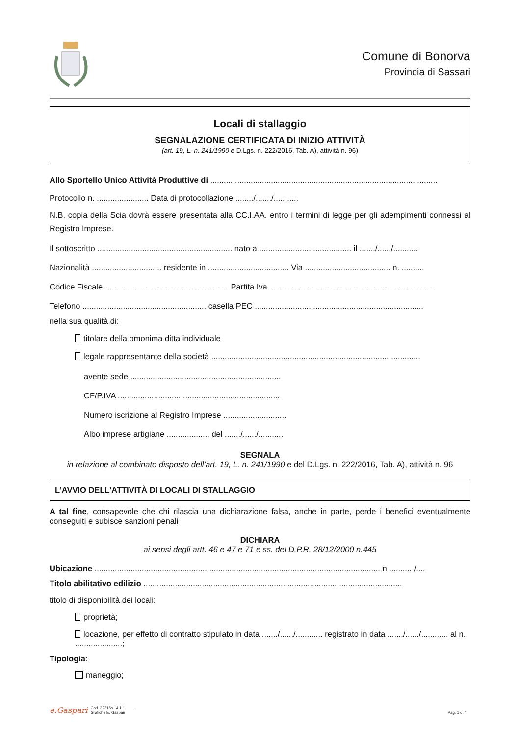Comune di Bonorva
Provincia di Sassari
Locali di stallaggio
SEGNALAZIONE CERTIFICATA DI INIZIO ATTIVITÀ
(art. 19, L. n. 241/1990 e D.Lgs. n. 222/2016, Tab. A), attività n. 96)
Allo Sportello Unico Attività Produttive di .....................................................................................................
Protocollo n. ....................... Data di protocollazione ......../......./...........
N.B. copia della Scia dovrà essere presentata alla CC.I.AA. entro i termini di legge per gli adempimenti connessi al Registro Imprese.
Il sottoscritto ............................................................ nato a ......................................... il ......./....../...........
Nazionalità ............................... residente in .................................... Via ...................................... n. ..........
Codice Fiscale........................................................ Partita Iva ..........................................................................
Telefono ....................................................... casella PEC ...........................................................................
nella sua qualità di:
titolare della omonima ditta individuale
legale rappresentante della società .............................................................................................
avente sede ...................................................................
CF/P.IVA ........................................................................
Numero iscrizione al Registro Imprese ............................
Albo imprese artigiane ................... del ......./....../...........
SEGNALA
in relazione al combinato disposto dell’art. 19, L. n. 241/1990 e del D.Lgs. n. 222/2016, Tab. A), attività n. 96
L’AVVIO DELL’ATTIVITÀ DI LOCALI DI STALLAGGIO
A tal fine, consapevole che chi rilascia una dichiarazione falsa, anche in parte, perde i benefici eventualmente conseguiti e subisce sanzioni penali
DICHIARA
ai sensi degli artt. 46 e 47 e 71 e ss. del D.P.R. 28/12/2000 n.445
Ubicazione ............................................................................................................................... n .......... /....
Titolo abilitativo edilizio ...................................................................................................................
titolo di disponibilità dei locali:
proprietà;
locazione, per effetto di contratto stipulato in data ......./....../............ registrato in data ......./....../............ al n. .....................;
Tipologia:
maneggio;
e.Gaspari
Cod. 22216s.14.1.1
Grafiche E. Gaspari
Pag. 1 di 4